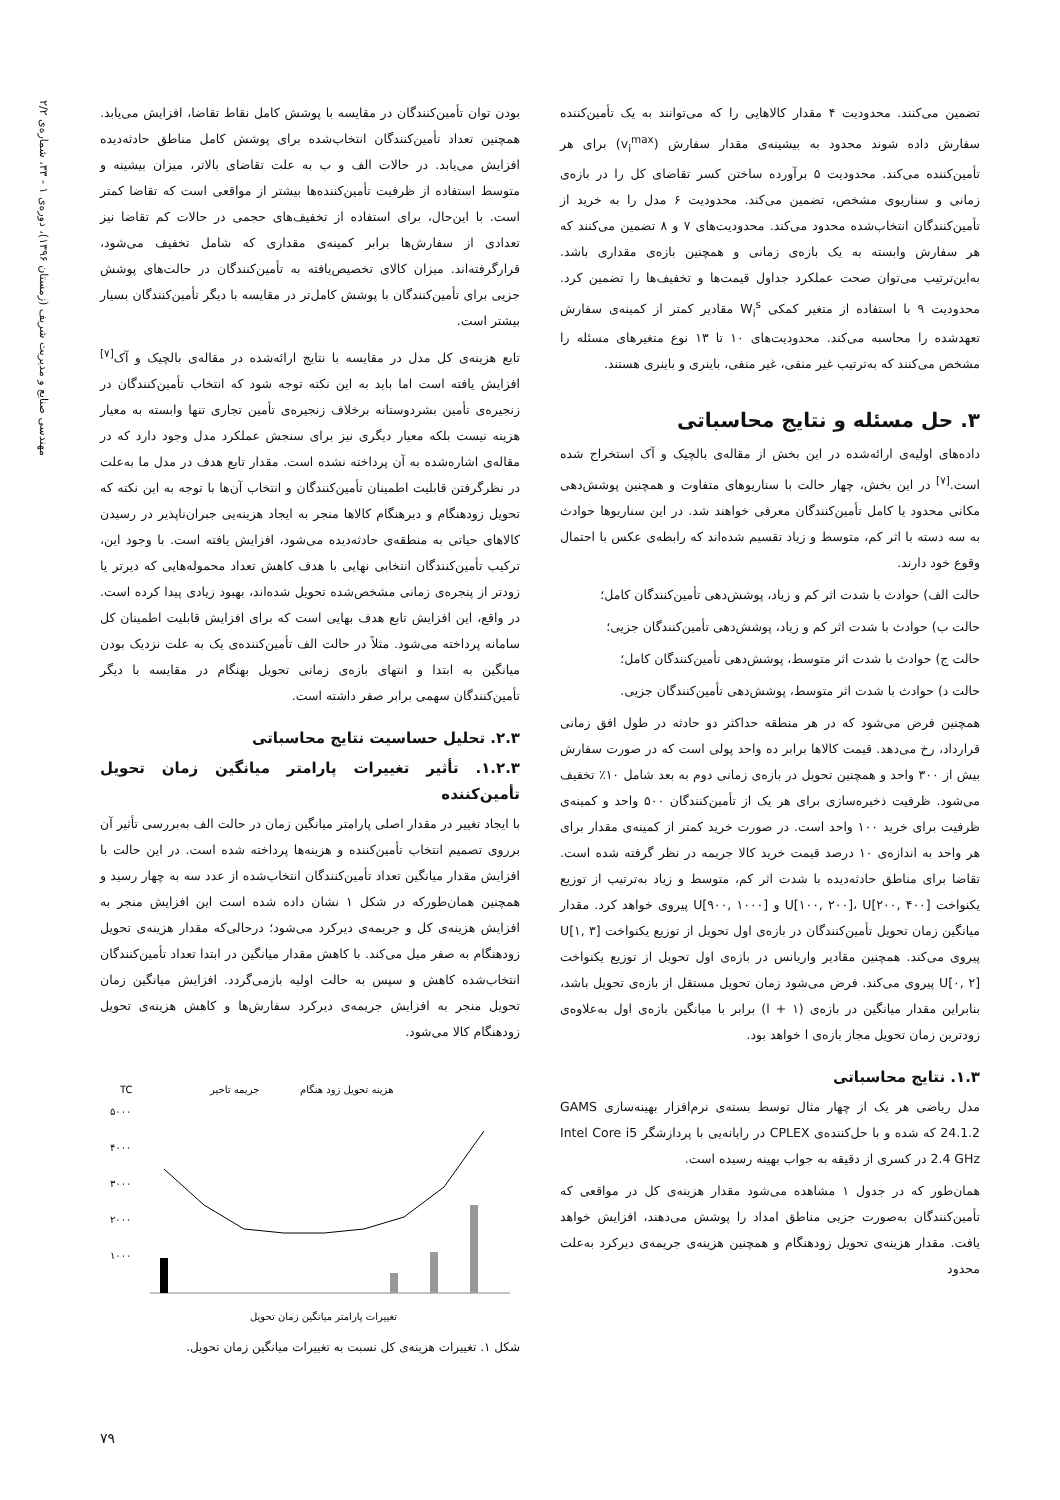تضمین می‌کنند. محدودیت ۴ مقدار کالاهایی را که می‌توانند به یک تأمین‌کننده سفارش داده شوند محدود به بیشینه‌ی مقدار سفارش (v<sub>i</sub><sup>max</sup>) برای هر تأمین‌کننده می‌کند. محدودیت ۵ برآورده ساختن کسر تقاضای کل را در بازه‌ی زمانی و سناریوی مشخص، تضمین می‌کند. محدودیت ۶ مدل را به خرید از تأمین‌کنندگان انتخاب‌شده محدود می‌کند. محدودیت‌های ۷ و ۸ تضمین می‌کنند که هر سفارش وابسته به یک بازه‌ی زمانی و همچنین بازه‌ی مقداری باشد. به‌این‌ترتیب می‌توان صحت عملکرد جداول قیمت‌ها و تخفیف‌ها را تضمین کرد. محدودیت ۹ با استفاده از متغیر کمکی W<sub>i</sub><sup>s</sup> مقادیر کمتر از کمینه‌ی سفارش تعهدشده را محاسبه می‌کند. محدودیت‌های ۱۰ تا ۱۳ نوع متغیرهای مسئله را مشخص می‌کنند که به‌ترتیب غیر منفی، غیر منفی، باینری و باینری هستند.
۳. حل مسئله و نتایج محاسباتی
داده‌های اولیه‌ی ارائه‌شده در این بخش از مقاله‌ی بالچیک و آک استخراج شده است.<sup>[۷]</sup> در این بخش، چهار حالت با سناریوهای متفاوت و همچنین پوشش‌دهی مکانی محدود یا کامل تأمین‌کنندگان معرفی خواهند شد. در این سناریوها حوادث به سه دسته با اثر کم، متوسط و زیاد تقسیم شده‌اند که رابطه‌ی عکس با احتمال وقوع خود دارند.
حالت الف) حوادث با شدت اثر کم و زیاد، پوشش‌دهی تأمین‌کنندگان کامل؛
حالت ب) حوادث با شدت اثر کم و زیاد، پوشش‌دهی تأمین‌کنندگان جزیی؛
حالت ج) حوادث با شدت اثر متوسط، پوشش‌دهی تأمین‌کنندگان کامل؛
حالت د) حوادث با شدت اثر متوسط، پوشش‌دهی تأمین‌کنندگان جزیی.
همچنین فرض می‌شود که در هر منطقه حداکثر دو حادثه در طول افق زمانی قرارداد، رخ می‌دهد. قیمت کالاها برابر ده واحد پولی است که در صورت سفارش بیش از ۳۰۰ واحد و همچنین تحویل در بازه‌ی زمانی دوم به بعد شامل ۱۰٪ تخفیف می‌شود. ظرفیت ذخیره‌سازی برای هر یک از تأمین‌کنندگان ۵۰۰ واحد و کمینه‌ی ظرفیت برای خرید ۱۰۰ واحد است. در صورت خرید کمتر از کمینه‌ی مقدار برای هر واحد به اندازه‌ی ۱۰ درصد قیمت خرید کالا جریمه در نظر گرفته شده است. تقاضا برای مناطق حادثه‌دیده با شدت اثر کم، متوسط و زیاد به‌ترتیب از توزیع یکنواخت U[۱۰۰, ۲۰۰]، U[۲۰۰, ۴۰۰] و U[۹۰۰, ۱۰۰۰] پیروی خواهد کرد. مقدار میانگین زمان تحویل تأمین‌کنندگان در بازه‌ی اول تحویل از توزیع یکنواخت U[۱, ۳] پیروی می‌کند. همچنین مقادیر واریانس در بازه‌ی اول تحویل از توزیع یکنواخت U[۰, ۲] پیروی می‌کند. فرض می‌شود زمان تحویل مستقل از بازه‌ی تحویل باشد، بنابراین مقدار میانگین در بازه‌ی (l + ۱) برابر با میانگین بازه‌ی اول به‌علاوه‌ی زودترین زمان تحویل مجاز بازه‌ی l خواهد بود.
۱.۳. نتایج محاسباتی
مدل ریاضی هر یک از چهار مثال توسط بسته‌ی نرم‌افزار بهینه‌سازی GAMS 24.1.2 که شده و با حل‌کننده‌ی CPLEX در رایانه‌یی با پردازشگر Intel Core i5 2.4 GHz در کسری از دقیقه به جواب بهینه رسیده است.
همان‌طور که در جدول ۱ مشاهده می‌شود مقدار هزینه‌ی کل در مواقعی که تأمین‌کنندگان به‌صورت جزیی مناطق امداد را پوشش می‌دهند، افزایش خواهد یافت. مقدار هزینه‌ی تحویل زودهنگام و همچنین هزینه‌ی جریمه‌ی دیرکرد به‌علت محدود
بودن توان تأمین‌کنندگان در مقایسه با پوشش کامل نقاط تقاضا، افزایش می‌یابد. همچنین تعداد تأمین‌کنندگان انتخاب‌شده برای پوشش کامل مناطق حادثه‌دیده افزایش می‌یابد. در حالات الف و ب به علت تقاضای بالاتر، میزان بیشینه و متوسط استفاده از ظرفیت تأمین‌کننده‌ها بیشتر از مواقعی است که تقاضا کمتر است. با این‌حال، برای استفاده از تخفیف‌های حجمی در حالات کم تقاضا نیز تعدادی از سفارش‌ها برابر کمینه‌ی مقداری که شامل تخفیف می‌شود، قرارگرفته‌اند. میزان کالای تخصیص‌یافته به تأمین‌کنندگان در حالت‌های پوشش جزیی برای تأمین‌کنندگان با پوشش کامل‌تر در مقایسه با دیگر تأمین‌کنندگان بسیار بیشتر است.
تابع هزینه‌ی کل مدل در مقایسه با نتایج ارائه‌شده در مقاله‌ی بالچیک و آک<sup>[۷]</sup> افزایش یافته است اما باید به این نکته توجه شود که انتخاب تأمین‌کنندگان در زنجیره‌ی تأمین بشردوستانه برخلاف زنجیره‌ی تأمین تجاری تنها وابسته به معیار هزینه نیست بلکه معیار دیگری نیز برای سنجش عملکرد مدل وجود دارد که در مقاله‌ی اشاره‌شده به آن پرداخته نشده است. مقدار تابع هدف در مدل ما به‌علت در نظرگرفتن قابلیت اطمینان تأمین‌کنندگان و انتخاب آن‌ها با توجه به این نکته که تحویل زودهنگام و دیرهنگام کالاها منجر به ایجاد هزینه‌یی جبران‌ناپذیر در رسیدن کالاهای حیاتی به منطقه‌ی حادثه‌دیده می‌شود، افزایش یافته است. با وجود این، ترکیب تأمین‌کنندگان انتخابی نهایی با هدف کاهش تعداد محموله‌هایی که دیرتر یا زودتر از پنجره‌ی زمانی مشخص‌شده تحویل شده‌اند، بهبود زیادی پیدا کرده است. در واقع، این افزایش تابع هدف بهایی است که برای افزایش قابلیت اطمینان کل سامانه پرداخته می‌شود. مثلاً در حالت الف تأمین‌کننده‌ی یک به علت نزدیک بودن میانگین به ابتدا و انتهای بازه‌ی زمانی تحویل بهنگام در مقایسه با دیگر تأمین‌کنندگان سهمی برابر صفر داشته است.
۲.۳. تحلیل حساسیت نتایج محاسباتی
۱.۲.۳. تأثیر تغییرات پارامتر میانگین زمان تحویل تأمین‌کننده
با ایجاد تغییر در مقدار اصلی پارامتر میانگین زمان در حالت الف به‌بررسی تأثیر آن برروی تصمیم انتخاب تأمین‌کننده و هزینه‌ها پرداخته شده است. در این حالت با افزایش مقدار میانگین تعداد تأمین‌کنندگان انتخاب‌شده از عدد سه به چهار رسید و همچنین همان‌طورکه در شکل ۱ نشان داده شده است این افزایش منجر به افزایش هزینه‌ی کل و جریمه‌ی دیرکرد می‌شود؛ درحالی‌که مقدار هزینه‌ی تحویل زودهنگام به صفر میل می‌کند. با کاهش مقدار میانگین در ابتدا تعداد تأمین‌کنندگان انتخاب‌شده کاهش و سپس به حالت اولیه بازمی‌گردد. افزایش میانگین زمان تحویل منجر به افزایش جریمه‌ی دیرکرد سفارش‌ها و کاهش هزینه‌ی تحویل زودهنگام کالا می‌شود.
TC
جریمه تاخیر
هزینه تحویل زود هنگام
۵۰۰۰
۴۰۰۰
۳۰۰۰
۲۰۰۰
۱۰۰۰
تغییرات پارامتر میانگین زمان تحویل
شکل ۱. تغییرات هزینه‌ی کل نسبت به تغییرات میانگین زمان تحویل.
مهندسی صنایع و مدیریت شریف (زمستان ۱۳۹۶)، دوره‌ی ۱ - ۳۳، شماره‌ی ۲/۲
۷۹